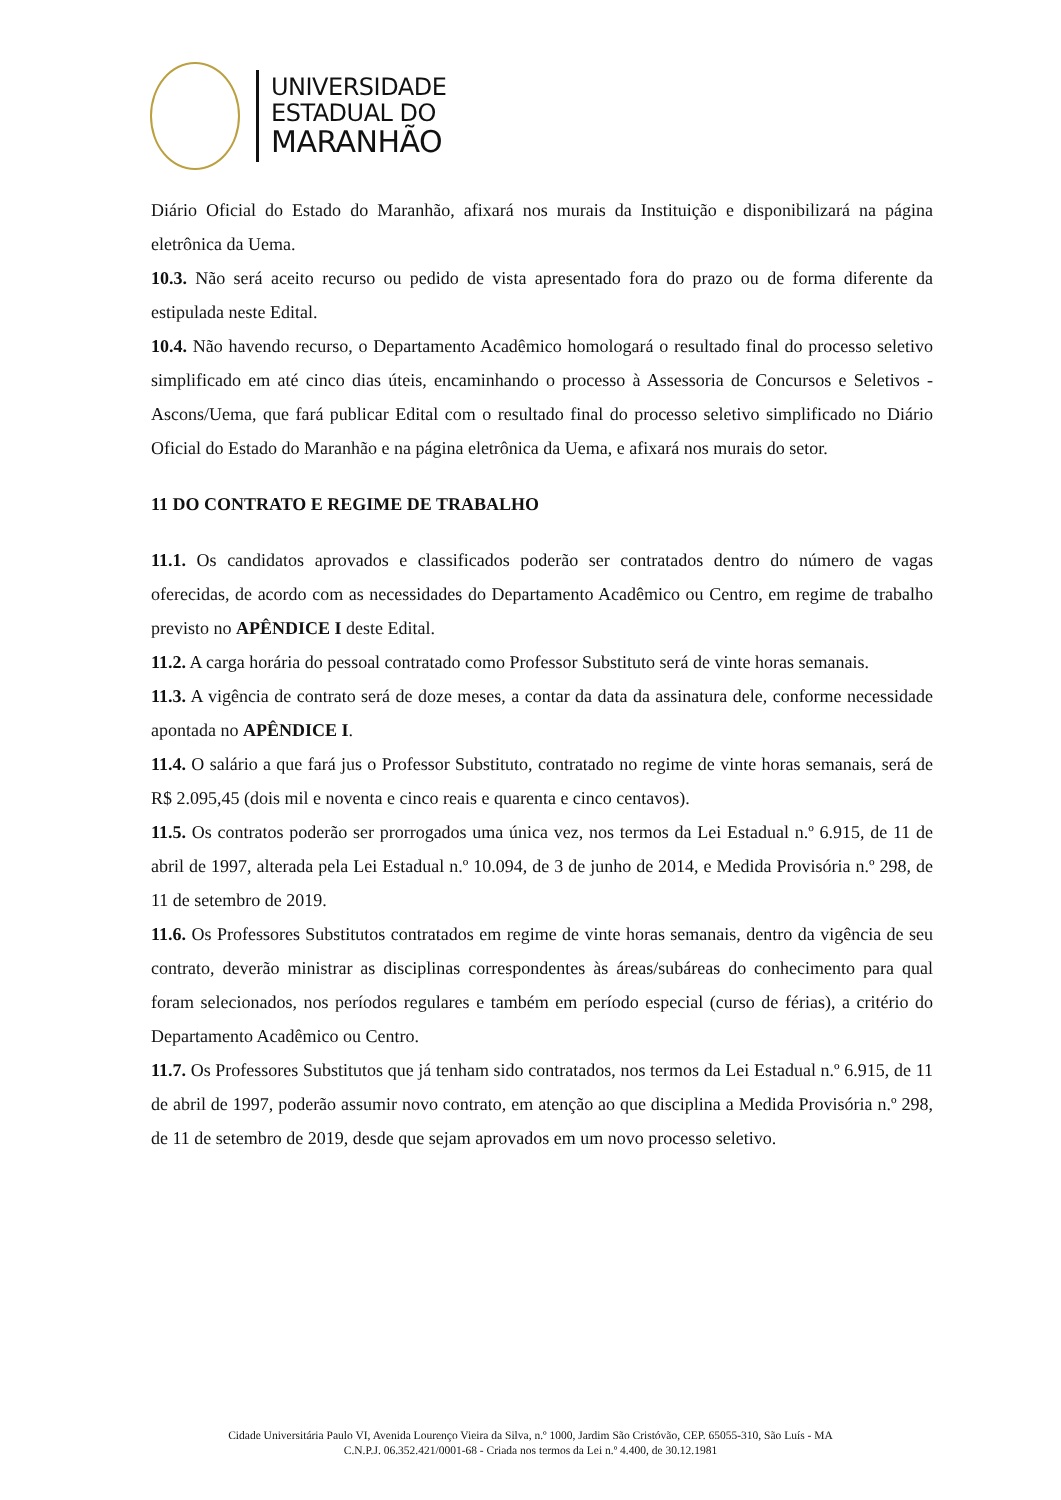UNIVERSIDADE
ESTADUAL DO
MARANHÃO
Diário Oficial do Estado do Maranhão, afixará nos murais da Instituição e disponibilizará na página eletrônica da Uema.
10.3. Não será aceito recurso ou pedido de vista apresentado fora do prazo ou de forma diferente da estipulada neste Edital.
10.4. Não havendo recurso, o Departamento Acadêmico homologará o resultado final do processo seletivo simplificado em até cinco dias úteis, encaminhando o processo à Assessoria de Concursos e Seletivos - Ascons/Uema, que fará publicar Edital com o resultado final do processo seletivo simplificado no Diário Oficial do Estado do Maranhão e na página eletrônica da Uema, e afixará nos murais do setor.
11 DO CONTRATO E REGIME DE TRABALHO
11.1. Os candidatos aprovados e classificados poderão ser contratados dentro do número de vagas oferecidas, de acordo com as necessidades do Departamento Acadêmico ou Centro, em regime de trabalho previsto no APÊNDICE I deste Edital.
11.2. A carga horária do pessoal contratado como Professor Substituto será de vinte horas semanais.
11.3. A vigência de contrato será de doze meses, a contar da data da assinatura dele, conforme necessidade apontada no APÊNDICE I.
11.4. O salário a que fará jus o Professor Substituto, contratado no regime de vinte horas semanais, será de R$ 2.095,45 (dois mil e noventa e cinco reais e quarenta e cinco centavos).
11.5. Os contratos poderão ser prorrogados uma única vez, nos termos da Lei Estadual n.º 6.915, de 11 de abril de 1997, alterada pela Lei Estadual n.º 10.094, de 3 de junho de 2014, e Medida Provisória n.º 298, de 11 de setembro de 2019.
11.6. Os Professores Substitutos contratados em regime de vinte horas semanais, dentro da vigência de seu contrato, deverão ministrar as disciplinas correspondentes às áreas/subáreas do conhecimento para qual foram selecionados, nos períodos regulares e também em período especial (curso de férias), a critério do Departamento Acadêmico ou Centro.
11.7. Os Professores Substitutos que já tenham sido contratados, nos termos da Lei Estadual n.º 6.915, de 11 de abril de 1997, poderão assumir novo contrato, em atenção ao que disciplina a Medida Provisória n.º 298, de 11 de setembro de 2019, desde que sejam aprovados em um novo processo seletivo.
Cidade Universitária Paulo VI, Avenida Lourenço Vieira da Silva, n.º 1000, Jardim São Cristóvão, CEP. 65055-310, São Luís - MA
C.N.P.J. 06.352.421/0001-68 - Criada nos termos da Lei n.º 4.400, de 30.12.1981